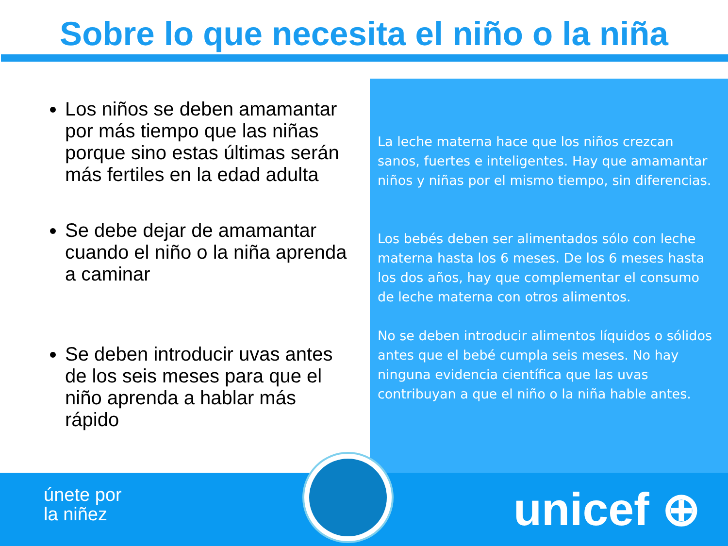Sobre lo que necesita el niño o la niña
Los niños se deben amamantar por más tiempo que las niñas porque sino estas últimas serán más fertiles en la edad adulta
Se debe dejar de amamantar cuando el niño o la niña aprenda a caminar
Se deben introducir uvas antes de los seis meses para que el niño aprenda a hablar más rápido
La leche materna hace que los niños crezcan sanos, fuertes e inteligentes. Hay que amamantar niños y niñas por el mismo tiempo, sin diferencias.
Los bebés deben ser alimentados sólo con leche materna hasta los 6 meses. De los 6 meses hasta los dos años, hay que complementar el consumo de leche materna con otros alimentos.
No se deben introducir alimentos líquidos o sólidos antes que el bebé cumpla seis meses. No hay ninguna evidencia científica que las uvas contribuyan a que el niño o la niña hable antes.
únete por
la niñez
unicef ⊕